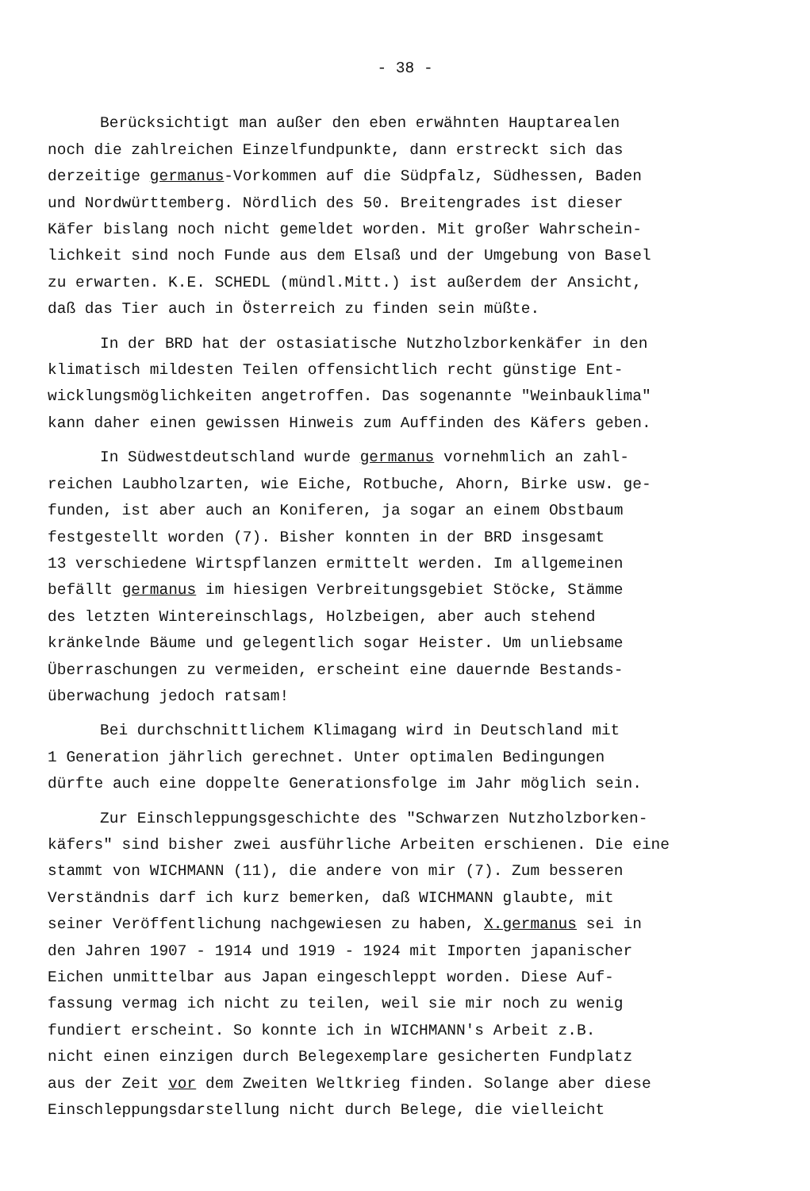- 38 -
Berücksichtigt man außer den eben erwähnten Hauptarealen
noch die zahlreichen Einzelfundpunkte, dann erstreckt sich das
derzeitige germanus-Vorkommen auf die Südpfalz, Südhessen, Baden
und Nordwürttemberg. Nördlich des 50. Breitengrades ist dieser
Käfer bislang noch nicht gemeldet worden. Mit großer Wahrschein-
lichkeit sind noch Funde aus dem Elsaß und der Umgebung von Basel
zu erwarten. K.E. SCHEDL (mündl.Mitt.) ist außerdem der Ansicht,
daß das Tier auch in Österreich zu finden sein müßte.
In der BRD hat der ostasiatische Nutzholzborkenkäfer in den
klimatisch mildesten Teilen offensichtlich recht günstige Ent-
wicklungsmöglichkeiten angetroffen. Das sogenannte "Weinbauklima"
kann daher einen gewissen Hinweis zum Auffinden des Käfers geben.
In Südwestdeutschland wurde germanus vornehmlich an zahl-
reichen Laubholzarten, wie Eiche, Rotbuche, Ahorn, Birke usw. ge-
funden, ist aber auch an Koniferen, ja sogar an einem Obstbaum
festgestellt worden (7). Bisher konnten in der BRD insgesamt
13 verschiedene Wirtspflanzen ermittelt werden. Im allgemeinen
befällt germanus im hiesigen Verbreitungsgebiet Stöcke, Stämme
des letzten Wintereinschlags, Holzbeigen, aber auch stehend
kränkelnde Bäume und gelegentlich sogar Heister. Um unliebsame
Überraschungen zu vermeiden, erscheint eine dauernde Bestands-
überwachung jedoch ratsam!
Bei durchschnittlichem Klimagang wird in Deutschland mit
1 Generation jährlich gerechnet. Unter optimalen Bedingungen
dürfte auch eine doppelte Generationsfolge im Jahr möglich sein.
Zur Einschleppungsgeschichte des "Schwarzen Nutzholzborken-
käfers" sind bisher zwei ausführliche Arbeiten erschienen. Die eine
stammt von WICHMANN (11), die andere von mir (7). Zum besseren
Verständnis darf ich kurz bemerken, daß WICHMANN glaubte, mit
seiner Veröffentlichung nachgewiesen zu haben, X.germanus sei in
den Jahren 1907 - 1914 und 1919 - 1924 mit Importen japanischer
Eichen unmittelbar aus Japan eingeschleppt worden. Diese Auf-
fassung vermag ich nicht zu teilen, weil sie mir noch zu wenig
fundiert erscheint. So konnte ich in WICHMANN's Arbeit z.B.
nicht einen einzigen durch Belegexemplare gesicherten Fundplatz
aus der Zeit vor dem Zweiten Weltkrieg finden. Solange aber diese
Einschleppungsdarstellung nicht durch Belege, die vielleicht